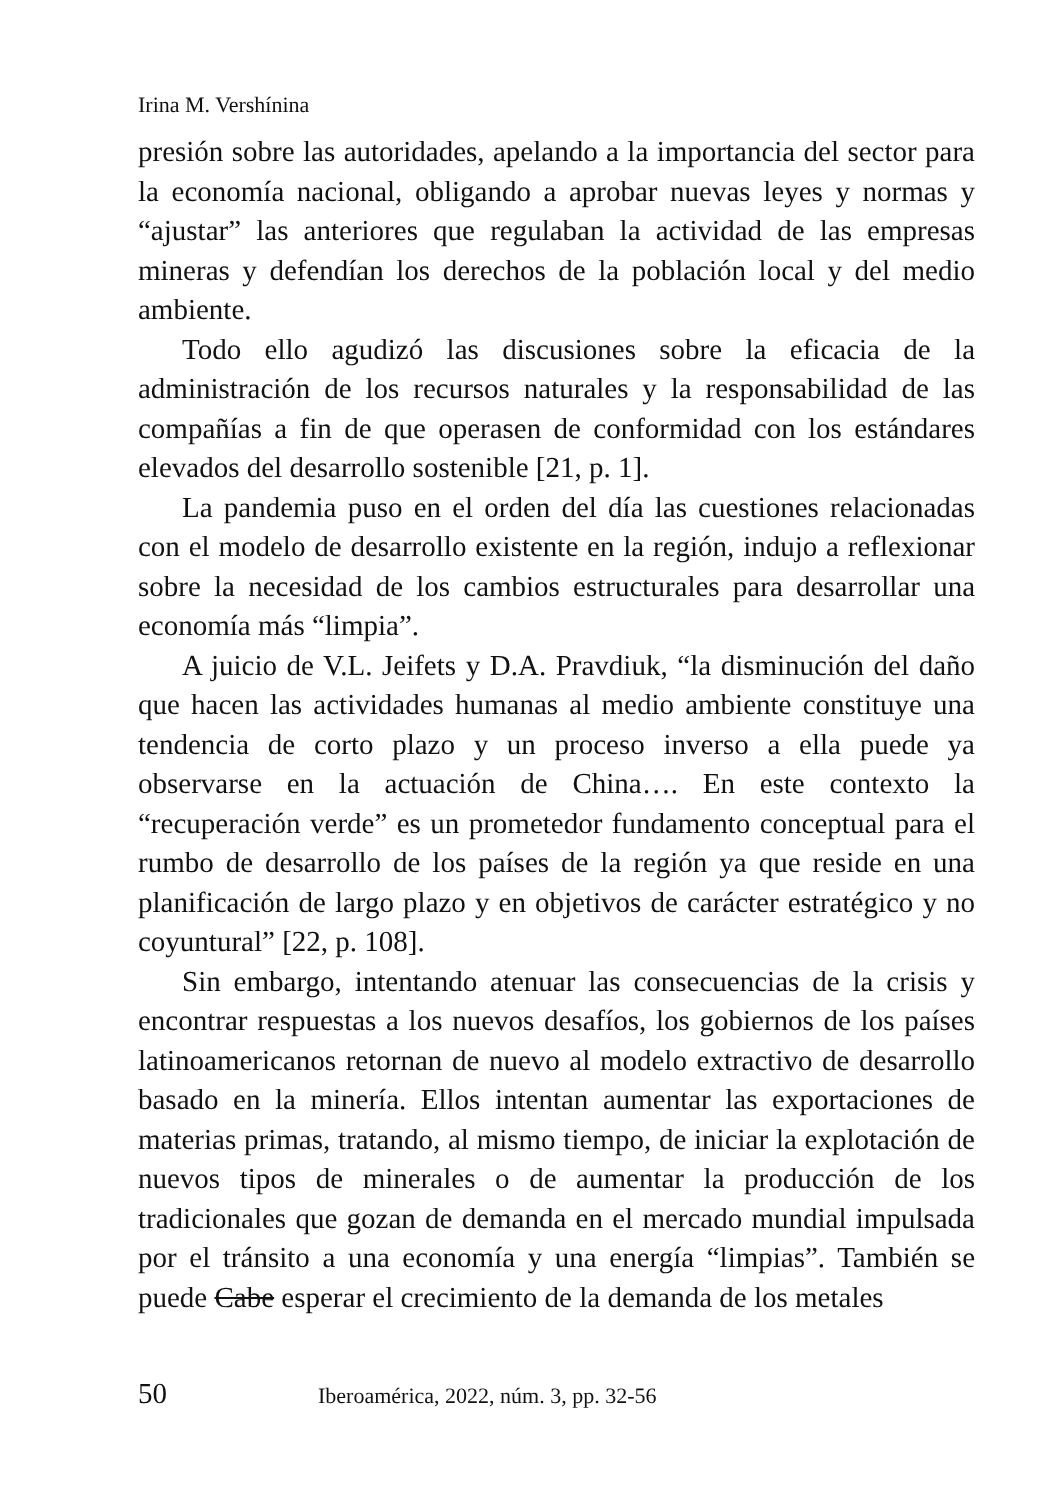Irina M. Vershínina
presión sobre las autoridades, apelando a la importancia del sector para la economía nacional, obligando a aprobar nuevas leyes y normas y “ajustar” las anteriores que regulaban la actividad de las empresas mineras y defendían los derechos de la población local y del medio ambiente.
Todo ello agudizó las discusiones sobre la eficacia de la administración de los recursos naturales y la responsabilidad de las compañías a fin de que operasen de conformidad con los estándares elevados del desarrollo sostenible [21, p. 1].
La pandemia puso en el orden del día las cuestiones relacionadas con el modelo de desarrollo existente en la región, indujo a reflexionar sobre la necesidad de los cambios estructurales para desarrollar una economía más “limpia”.
A juicio de V.L. Jeifets y D.A. Pravdiuk, “la disminución del daño que hacen las actividades humanas al medio ambiente constituye una tendencia de corto plazo y un proceso inverso a ella puede ya observarse en la actuación de China…. En este contexto la “recuperación verde” es un prometedor fundamento conceptual para el rumbo de desarrollo de los países de la región ya que reside en una planificación de largo plazo y en objetivos de carácter estratégico y no coyuntural” [22, p. 108].
Sin embargo, intentando atenuar las consecuencias de la crisis y encontrar respuestas a los nuevos desafíos, los gobiernos de los países latinoamericanos retornan de nuevo al modelo extractivo de desarrollo basado en la minería. Ellos intentan aumentar las exportaciones de materias primas, tratando, al mismo tiempo, de iniciar la explotación de nuevos tipos de minerales o de aumentar la producción de los tradicionales que gozan de demanda en el mercado mundial impulsada por el tránsito a una economía y una energía “limpias”. También se puede Cabe esperar el crecimiento de la demanda de los metales
50 Iberoamérica, 2022, núm. 3, pp. 32-56